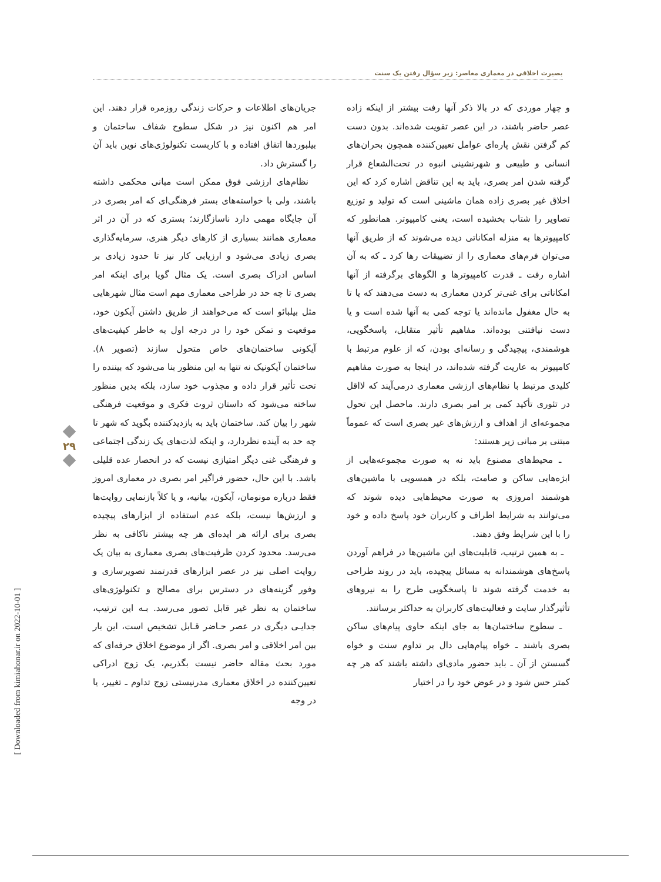بصیرت اخلاقی در معماری معاصر: زیر سؤال رفتن یک سنت
و چهار موردی که در بالا ذکر آنها رفت بیشتر از اینکه زاده عصر حاضر باشند، در این عصر تقویت شده‌اند. بدون دست کم گرفتن نقش پاره‌ای عوامل تعیین‌کننده همچون بحران‌های انسانی و طبیعی و شهرنشینی انبوه در تحت‌الشعاع قرار گرفته شدن امر بصری، باید به این تناقض اشاره کرد که این اخلاق غیر بصری زاده همان ماشینی است که تولید و توزیع تصاویر را شتاب بخشیده است، یعنی کامپیوتر. همانطور که کامپیوترها به منزله امکاناتی دیده می‌شوند که از طریق آنها می‌توان فرم‌های معماری را از تضییقات رها کرد ـ که به آن اشاره رفت ـ قدرت کامپیوترها و الگوهای برگرفته از آنها امکاناتی برای غنی‌تر کردن معماری به دست می‌دهند که یا تا به حال مغفول مانده‌اند یا توجه کمی به آنها شده است و یا دست نیافتنی بوده‌اند. مفاهیم تأثیر متقابل، پاسخگویی، هوشمندی، پیچیدگی و رسانه‌ای بودن، که از علوم مرتبط با کامپیوتر به عاریت گرفته شده‌اند، در اینجا به صورت مفاهیم کلیدی مرتبط با نظام‌های ارزشی معماری درمی‌آیند که لااقل در تئوری تأکید کمی بر امر بصری دارند. ماحصل این تحول مجموعه‌ای از اهداف و ارزش‌های غیر بصری است که عموماً مبتنی بر مبانی زیر هستند:
ـ محیط‌های مصنوع باید نه به صورت مجموعه‌هایی از ابژه‌هایی ساکن و صامت، بلکه در همسویی با ماشین‌های هوشمند امروزی به صورت محیط‌هایی دیده شوند که می‌توانند به شرایط اطراف و کاربران خود پاسخ داده و خود را با این شرایط وفق دهند.
ـ به همین ترتیب، قابلیت‌های این ماشین‌ها در فراهم آوردن پاسخ‌های هوشمندانه به مسائل پیچیده، باید در روند طراحی به خدمت گرفته شوند تا پاسخگویی طرح را به نیروهای تأثیرگذار سایت و فعالیت‌های کاربران به حداکثر برسانند.
ـ سطوح ساختمان‌ها به جای اینکه حاوی پیام‌های ساکن بصری باشند ـ خواه پیام‌هایی دال بر تداوم سنت و خواه گسستن از آن ـ باید حضور مادی‌ای داشته باشند که هر چه کمتر حس شود و در عوض خود را در اختیار
جریان‌های اطلاعات و حرکات زندگی روزمره قرار دهند. این امر هم اکنون نیز در شکل سطوح شفاف ساختمان و بیلبوردها اتفاق افتاده و با کاربست تکنولوژی‌های نوین باید آن را گسترش داد.
نظام‌های ارزشی فوق ممکن است مبانی محکمی داشته باشند، ولی با خواسته‌های بستر فرهنگی‌ای که امر بصری در آن جایگاه مهمی دارد ناسازگارند؛ بستری که در آن در اثر معماری همانند بسیاری از کارهای دیگر هنری، سرمایه‌گذاری بصری زیادی می‌شود و ارزیابی کار نیز تا حدود زیادی بر اساس ادراک بصری است. یک مثال گویا برای اینکه امر بصری تا چه حد در طراحی معماری مهم است مثال شهرهایی مثل بیلبائو است که می‌خواهند از طریق داشتن آیکون خود، موقعیت و تمکن خود را در درجه اول به خاطر کیفیت‌های آیکونی ساختمان‌های خاص متحول سازند (تصویر ۸). ساختمان آیکونیک نه تنها به این منظور بنا می‌شود که بیننده را تحت تأثیر قرار داده و مجذوب خود سازد، بلکه بدین منظور ساخته می‌شود که داستان ثروت فکری و موقعیت فرهنگی شهر را بیان کند. ساختمان باید به بازدیدکننده بگوید که شهر تا چه حد به آینده نظردارد، و اینکه لذت‌های یک زندگی اجتماعی و فرهنگی غنی دیگر امتیازی نیست که در انحصار عده قلیلی باشد. با این حال، حضور فراگیر امر بصری در معماری امروز فقط درباره مونومان، آیکون، بیانیه، و یا کلاً بازنمایی روایت‌ها و ارزش‌ها نیست، بلکه عدم استفاده از ابزارهای پیچیده بصری برای ارائه هر ایده‌ای هر چه بیشتر ناکافی به نظر می‌رسد. محدود کردن ظرفیت‌های بصری معماری به بیان یک روایت اصلی نیز در عصر ابزارهای قدرتمند تصویرسازی و وفور گزینه‌های در دسترس برای مصالح و تکنولوژی‌های ساختمان به نظر غیر قابل تصور می‌رسد. بـه این ترتیب، جدایـی دیگری در عصر حـاضر قـابل تشخیص است، این بار بین امر اخلاقی و امر بصری. اگر از موضوع اخلاق حرفه‌ای که مورد بحث مقاله حاضر نیست بگذریم، یک زوج ادراکی تعیین‌کننده در اخلاق معماری مدرنیستی زوج تداوم ـ تغییر، یا در وجه
۲۹
[ Downloaded from kimiahonar.ir on 2022-10-01 ]